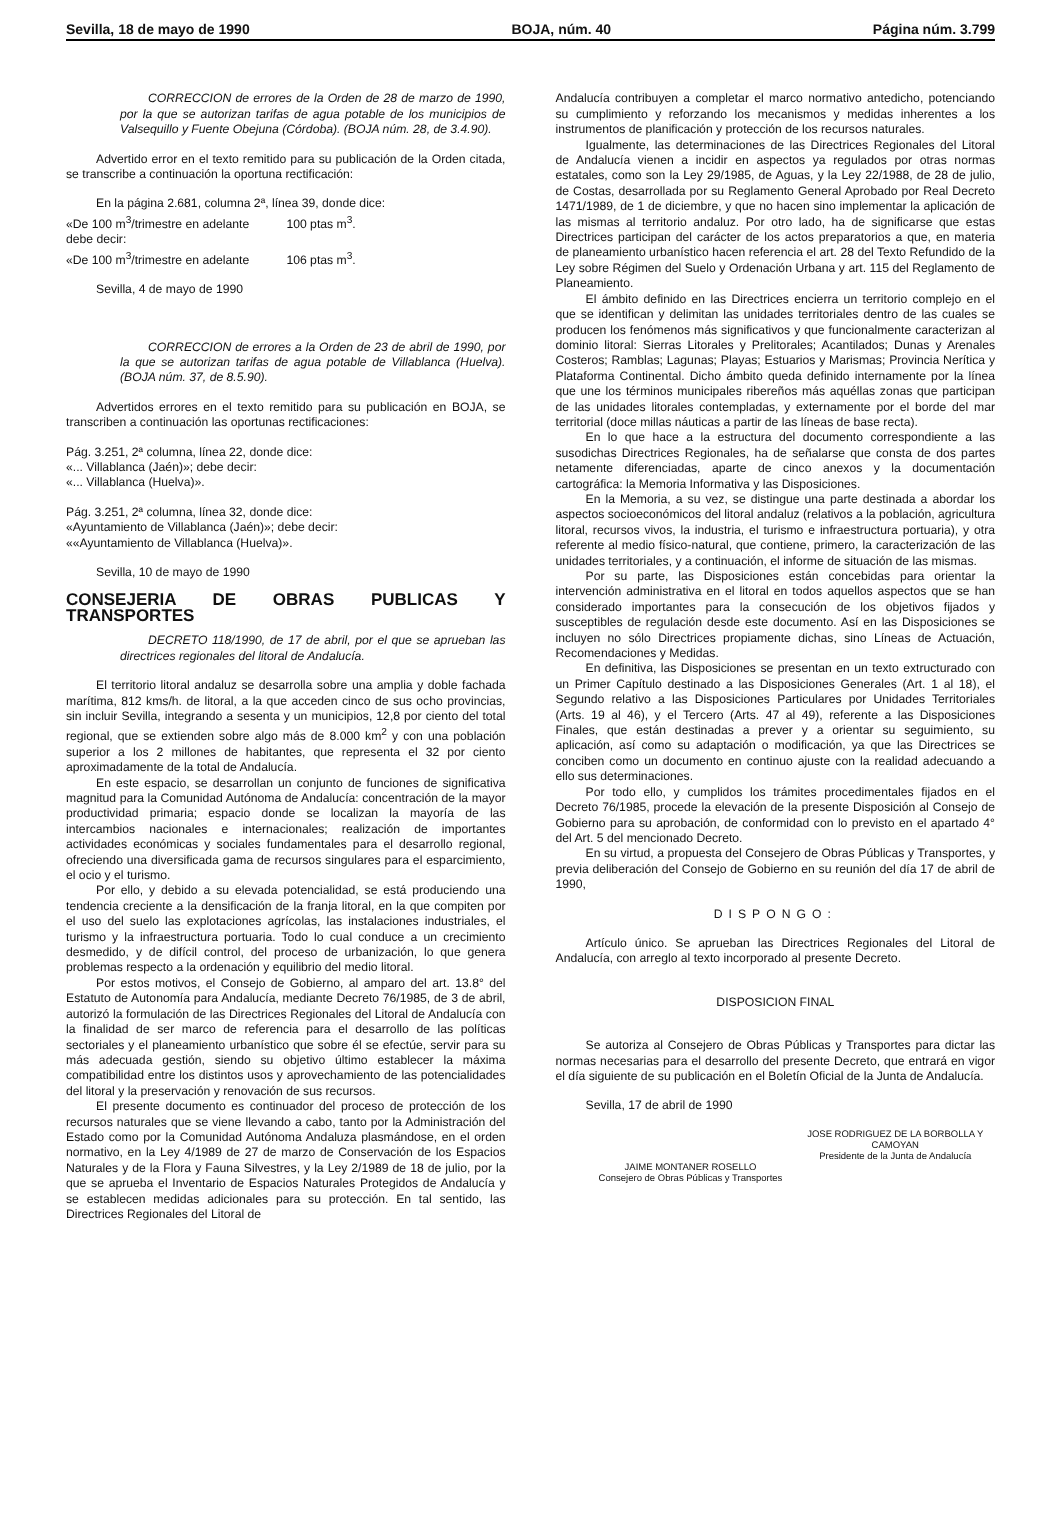Sevilla, 18 de mayo de 1990 BOJA, núm. 40 Página núm. 3.799
CORRECCION de errores de la Orden de 28 de marzo de 1990, por la que se autorizan tarifas de agua potable de los municipios de Valsequillo y Fuente Obejuna (Córdoba). (BOJA núm. 28, de 3.4.90).
Advertido error en el texto remitido para su publicación de la Orden citada, se transcribe a continuación la oportuna rectificación:
En la página 2.681, columna 2ª, línea 39, donde dice:
«De 100 m<sup>3</sup>/trimestre en adelante 100 ptas m<sup>3</sup>.
debe decir:
«De 100 m<sup>3</sup>/trimestre en adelante 106 ptas m<sup>3</sup>.
Sevilla, 4 de mayo de 1990
CORRECCION de errores a la Orden de 23 de abril de 1990, por la que se autorizan tarifas de agua potable de Villablanca (Huelva). (BOJA núm. 37, de 8.5.90).
Advertidos errores en el texto remitido para su publicación en BOJA, se transcriben a continuación las oportunas rectificaciones:
Pág. 3.251, 2ª columna, línea 22, donde dice:
«... Villablanca (Jaén)»; debe decir:
«... Villablanca (Huelva)».
Pág. 3.251, 2ª columna, línea 32, donde dice:
«Ayuntamiento de Villablanca (Jaén)»; debe decir:
««Ayuntamiento de Villablanca (Huelva)».
Sevilla, 10 de mayo de 1990
CONSEJERIA DE OBRAS PUBLICAS Y TRANSPORTES
DECRETO 118/1990, de 17 de abril, por el que se aprueban las directrices regionales del litoral de Andalucía.
El territorio litoral andaluz se desarrolla sobre una amplia y doble fachada marítima, 812 kms/h. de litoral, a la que acceden cinco de sus ocho provincias, sin incluir Sevilla, integrando a sesenta y un municipios, 12,8 por ciento del total regional, que se extienden sobre algo más de 8.000 km<sup>2</sup> y con una población superior a los 2 millones de habitantes, que representa el 32 por ciento aproximadamente de la total de Andalucía.
En este espacio, se desarrollan un conjunto de funciones de significativa magnitud para la Comunidad Autónoma de Andalucía: concentración de la mayor productividad primaria; espacio donde se localizan la mayoría de las intercambios nacionales e internacionales; realización de importantes actividades económicas y sociales fundamentales para el desarrollo regional, ofreciendo una diversificada gama de recursos singulares para el esparcimiento, el ocio y el turismo.
Por ello, y debido a su elevada potencialidad, se está produciendo una tendencia creciente a la densificación de la franja litoral, en la que compiten por el uso del suelo las explotaciones agrícolas, las instalaciones industriales, el turismo y la infraestructura portuaria. Todo lo cual conduce a un crecimiento desmedido, y de difícil control, del proceso de urbanización, lo que genera problemas respecto a la ordenación y equilibrio del medio litoral.
Por estos motivos, el Consejo de Gobierno, al amparo del art. 13.8° del Estatuto de Autonomía para Andalucía, mediante Decreto 76/1985, de 3 de abril, autorizó la formulación de las Directrices Regionales del Litoral de Andalucía con la finalidad de ser marco de referencia para el desarrollo de las políticas sectoriales y el planeamiento urbanístico que sobre él se efectúe, servir para su más adecuada gestión, siendo su objetivo último establecer la máxima compatibilidad entre los distintos usos y aprovechamiento de las potencialidades del litoral y la preservación y renovación de sus recursos.
El presente documento es continuador del proceso de protección de los recursos naturales que se viene llevando a cabo, tanto por la Administración del Estado como por la Comunidad Autónoma Andaluza plasmándose, en el orden normativo, en la Ley 4/1989 de 27 de marzo de Conservación de los Espacios Naturales y de la Flora y Fauna Silvestres, y la Ley 2/1989 de 18 de julio, por la que se aprueba el Inventario de Espacios Naturales Protegidos de Andalucía y se establecen medidas adicionales para su protección. En tal sentido, las Directrices Regionales del Litoral de
Andalucía contribuyen a completar el marco normativo antedicho, potenciando su cumplimiento y reforzando los mecanismos y medidas inherentes a los instrumentos de planificación y protección de los recursos naturales.
Igualmente, las determinaciones de las Directrices Regionales del Litoral de Andalucía vienen a incidir en aspectos ya regulados por otras normas estatales, como son la Ley 29/1985, de Aguas, y la Ley 22/1988, de 28 de julio, de Costas, desarrollada por su Reglamento General Aprobado por Real Decreto 1471/1989, de 1 de diciembre, y que no hacen sino implementar la aplicación de las mismas al territorio andaluz. Por otro lado, ha de significarse que estas Directrices participan del carácter de los actos preparatorios a que, en materia de planeamiento urbanístico hacen referencia el art. 28 del Texto Refundido de la Ley sobre Régimen del Suelo y Ordenación Urbana y art. 115 del Reglamento de Planeamiento.
El ámbito definido en las Directrices encierra un territorio complejo en el que se identifican y delimitan las unidades territoriales dentro de las cuales se producen los fenómenos más significativos y que funcionalmente caracterizan al dominio litoral: Sierras Litorales y Prelitorales; Acantilados; Dunas y Arenales Costeros; Ramblas; Lagunas; Playas; Estuarios y Marismas; Provincia Nerítica y Plataforma Continental. Dicho ámbito queda definido internamente por la línea que une los términos municipales ribereños más aquéllas zonas que participan de las unidades litorales contempladas, y externamente por el borde del mar territorial (doce millas náuticas a partir de las líneas de base recta).
En lo que hace a la estructura del documento correspondiente a las susodichas Directrices Regionales, ha de señalarse que consta de dos partes netamente diferenciadas, aparte de cinco anexos y la documentación cartográfica: la Memoria Informativa y las Disposiciones.
En la Memoria, a su vez, se distingue una parte destinada a abordar los aspectos socioeconómicos del litoral andaluz (relativos a la población, agricultura litoral, recursos vivos, la industria, el turismo e infraestructura portuaria), y otra referente al medio físico-natural, que contiene, primero, la caracterización de las unidades territoriales, y a continuación, el informe de situación de las mismas.
Por su parte, las Disposiciones están concebidas para orientar la intervención administrativa en el litoral en todos aquellos aspectos que se han considerado importantes para la consecución de los objetivos fijados y susceptibles de regulación desde este documento. Así en las Disposiciones se incluyen no sólo Directrices propiamente dichas, sino Líneas de Actuación, Recomendaciones y Medidas.
En definitiva, las Disposiciones se presentan en un texto extructurado con un Primer Capítulo destinado a las Disposiciones Generales (Art. 1 al 18), el Segundo relativo a las Disposiciones Particulares por Unidades Territoriales (Arts. 19 al 46), y el Tercero (Arts. 47 al 49), referente a las Disposiciones Finales, que están destinadas a prever y a orientar su seguimiento, su aplicación, así como su adaptación o modificación, ya que las Directrices se conciben como un documento en continuo ajuste con la realidad adecuando a ello sus determinaciones.
Por todo ello, y cumplidos los trámites procedimentales fijados en el Decreto 76/1985, procede la elevación de la presente Disposición al Consejo de Gobierno para su aprobación, de conformidad con lo previsto en el apartado 4° del Art. 5 del mencionado Decreto.
En su virtud, a propuesta del Consejero de Obras Públicas y Transportes, y previa deliberación del Consejo de Gobierno en su reunión del día 17 de abril de 1990,
DISPONGO:
Artículo único. Se aprueban las Directrices Regionales del Litoral de Andalucía, con arreglo al texto incorporado al presente Decreto.
DISPOSICION FINAL
Se autoriza al Consejero de Obras Públicas y Transportes para dictar las normas necesarias para el desarrollo del presente Decreto, que entrará en vigor el día siguiente de su publicación en el Boletín Oficial de la Junta de Andalucía.
Sevilla, 17 de abril de 1990
JOSE RODRIGUEZ DE LA BORBOLLA Y CAMOYAN
Presidente de la Junta de Andalucía
JAIME MONTANER ROSELLO
Consejero de Obras Públicas y Transportes